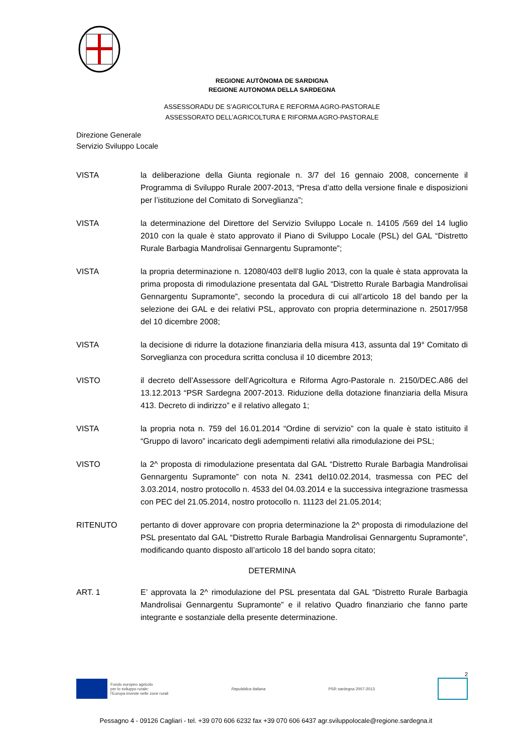REGIONE AUTÒNOMA DE SARDIGNA
REGIONE AUTONOMA DELLA SARDEGNA
ASSESSORADU DE S’AGRICOLTURA E REFORMA AGRO-PASTORALE
ASSESSORATO DELL’AGRICOLTURA E RIFORMA AGRO-PASTORALE
Direzione Generale
Servizio Sviluppo Locale
VISTA la deliberazione della Giunta regionale n. 3/7 del 16 gennaio 2008, concernente il Programma di Sviluppo Rurale 2007-2013, “Presa d’atto della versione finale e disposizioni per l’istituzione del Comitato di Sorveglianza”;
VISTA la determinazione del Direttore del Servizio Sviluppo Locale n. 14105 /569 del 14 luglio 2010 con la quale è stato approvato il Piano di Sviluppo Locale (PSL) del GAL “Distretto Rurale Barbagia Mandrolisai Gennargentu Supramonte”;
VISTA la propria determinazione n. 12080/403 dell’8 luglio 2013, con la quale è stata approvata la prima proposta di rimodulazione presentata dal GAL “Distretto Rurale Barbagia Mandrolisai Gennargentu Supramonte”, secondo la procedura di cui all’articolo 18 del bando per la selezione dei GAL e dei relativi PSL, approvato con propria determinazione n. 25017/958 del 10 dicembre 2008;
VISTA la decisione di ridurre la dotazione finanziaria della misura 413, assunta dal 19° Comitato di Sorveglianza con procedura scritta conclusa il 10 dicembre 2013;
VISTO il decreto dell’Assessore dell’Agricoltura e Riforma Agro-Pastorale n. 2150/DEC.A86 del 13.12.2013 “PSR Sardegna 2007-2013. Riduzione della dotazione finanziaria della Misura 413. Decreto di indirizzo” e il relativo allegato 1;
VISTA la propria nota n. 759 del 16.01.2014 “Ordine di servizio” con la quale è stato istituito il “Gruppo di lavoro” incaricato degli adempimenti relativi alla rimodulazione dei PSL;
VISTO la 2^ proposta di rimodulazione presentata dal GAL “Distretto Rurale Barbagia Mandrolisai Gennargentu Supramonte” con nota N. 2341 del10.02.2014, trasmessa con PEC del 3.03.2014, nostro protocollo n. 4533 del 04.03.2014 e la successiva integrazione trasmessa con PEC del 21.05.2014, nostro protocollo n. 11123 del 21.05.2014;
RITENUTO pertanto di dover approvare con propria determinazione la 2^ proposta di rimodulazione del PSL presentato dal GAL “Distretto Rurale Barbagia Mandrolisai Gennargentu Supramonte”, modificando quanto disposto all’articolo 18 del bando sopra citato;
DETERMINA
ART. 1 E’ approvata la 2^ rimodulazione del PSL presentata dal GAL “Distretto Rurale Barbagia Mandrolisai Gennargentu Supramonte” e il relativo Quadro finanziario che fanno parte integrante e sostanziale della presente determinazione.
2
Fondo europeo agricolo
per lo sviluppo rurale:
l’Europa investe nelle zone rurali
Repubblica Italiana PSR sardegna 2007-2013
Pessagno 4 - 09126 Cagliari - tel. +39 070 606 6232 fax +39 070 606 6437 agr.sviluppolocale@regione.sardegna.it